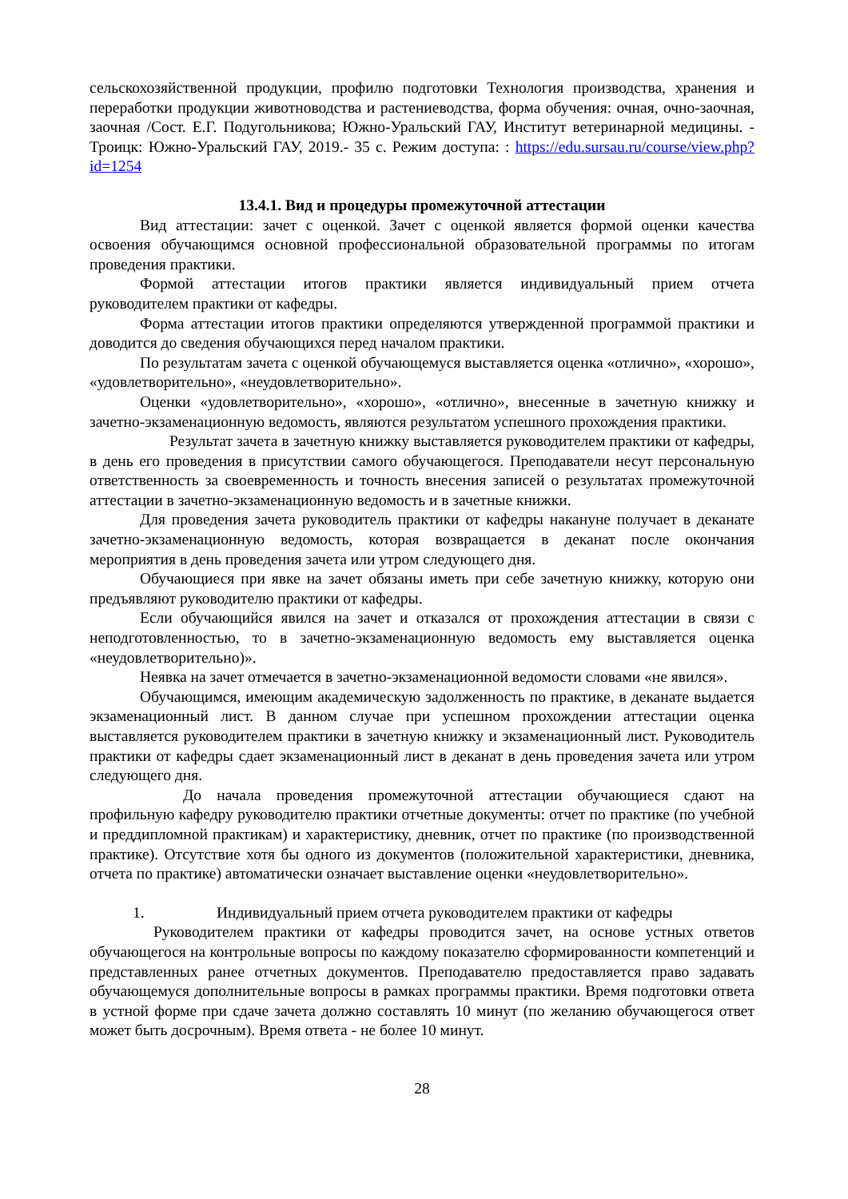сельскохозяйственной продукции, профилю подготовки Технология производства, хранения и переработки продукции животноводства и растениеводства, форма обучения: очная, очно-заочная, заочная /Сост. Е.Г. Подугольникова; Южно-Уральский ГАУ, Институт ветеринарной медицины. - Троицк: Южно-Уральский ГАУ, 2019.- 35 с. Режим доступа: : https://edu.sursau.ru/course/view.php?id=1254
13.4.1. Вид и процедуры промежуточной аттестации
Вид аттестации: зачет с оценкой. Зачет с оценкой является формой оценки качества освоения обучающимся основной профессиональной образовательной программы по итогам проведения практики.
Формой аттестации итогов практики является индивидуальный прием отчета руководителем практики от кафедры.
Форма аттестации итогов практики определяются утвержденной программой практики и доводится до сведения обучающихся перед началом практики.
По результатам зачета с оценкой обучающемуся выставляется оценка «отлично», «хорошо», «удовлетворительно», «неудовлетворительно».
Оценки «удовлетворительно», «хорошо», «отлично», внесенные в зачетную книжку и зачетно-экзаменационную ведомость, являются результатом успешного прохождения практики.
Результат зачета в зачетную книжку выставляется руководителем практики от кафедры, в день его проведения в присутствии самого обучающегося. Преподаватели несут персональную ответственность за своевременность и точность внесения записей о результатах промежуточной аттестации в зачетно-экзаменационную ведомость и в зачетные книжки.
Для проведения зачета руководитель практики от кафедры накануне получает в деканате зачетно-экзаменационную ведомость, которая возвращается в деканат после окончания мероприятия в день проведения зачета или утром следующего дня.
Обучающиеся при явке на зачет обязаны иметь при себе зачетную книжку, которую они предъявляют руководителю практики от кафедры.
Если обучающийся явился на зачет и отказался от прохождения аттестации в связи с неподготовленностью, то в зачетно-экзаменационную ведомость ему выставляется оценка «неудовлетворительно)».
Неявка на зачет отмечается в зачетно-экзаменационной ведомости словами «не явился».
Обучающимся, имеющим академическую задолженность по практике, в деканате выдается экзаменационный лист. В данном случае при успешном прохождении аттестации оценка выставляется руководителем практики в зачетную книжку и экзаменационный лист. Руководитель практики от кафедры сдает экзаменационный лист в деканат в день проведения зачета или утром следующего дня.
До начала проведения промежуточной аттестации обучающиеся сдают на профильную кафедру руководителю практики отчетные документы: отчет по практике (по учебной и преддипломной практикам) и характеристику, дневник, отчет по практике (по производственной практике). Отсутствие хотя бы одного из документов (положительной характеристики, дневника, отчета по практике) автоматически означает выставление оценки «неудовлетворительно».
1. Индивидуальный прием отчета руководителем практики от кафедры
Руководителем практики от кафедры проводится зачет, на основе устных ответов обучающегося на контрольные вопросы по каждому показателю сформированности компетенций и представленных ранее отчетных документов. Преподавателю предоставляется право задавать обучающемуся дополнительные вопросы в рамках программы практики. Время подготовки ответа в устной форме при сдаче зачета должно составлять 10 минут (по желанию обучающегося ответ может быть досрочным). Время ответа - не более 10 минут.
28